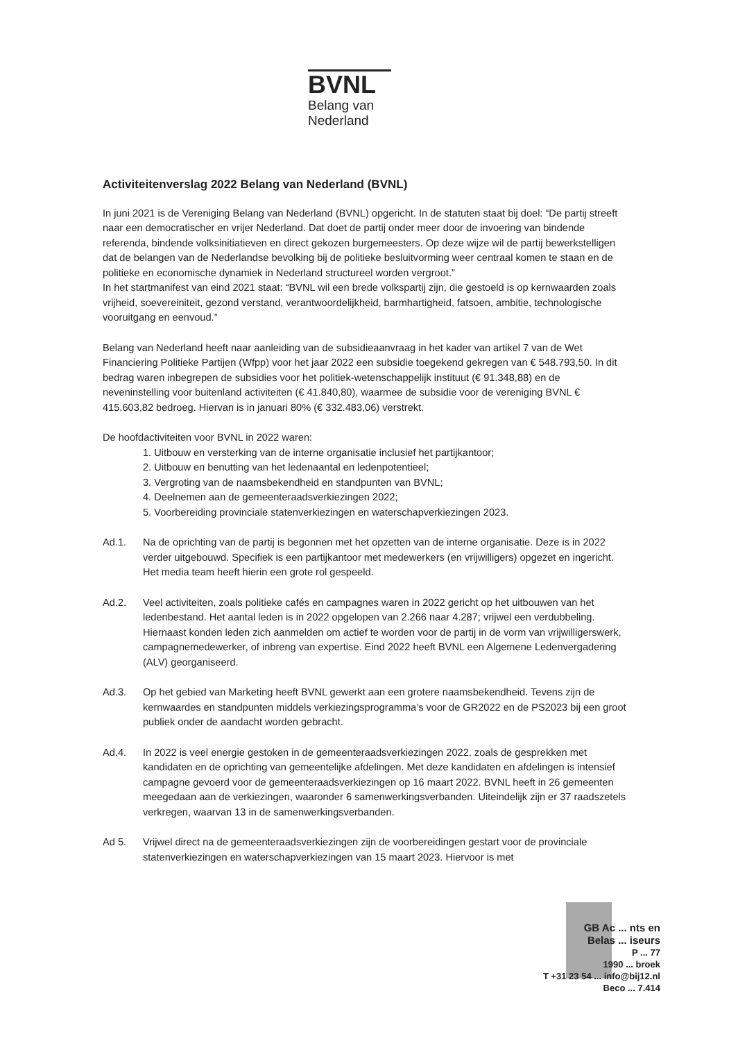BVNL
Belang van
Nederland
Activiteitenverslag 2022 Belang van Nederland (BVNL)
In juni 2021 is de Vereniging Belang van Nederland (BVNL) opgericht. In de statuten staat bij doel: “De partij streeft naar een democratischer en vrijer Nederland. Dat doet de partij onder meer door de invoering van bindende referenda, bindende volksinitiatieven en direct gekozen burgemeesters. Op deze wijze wil de partij bewerkstelligen dat de belangen van de Nederlandse bevolking bij de politieke besluitvorming weer centraal komen te staan en de politieke en economische dynamiek in Nederland structureel worden vergroot.”
In het startmanifest van eind 2021 staat: “BVNL wil een brede volkspartij zijn, die gestoeld is op kernwaarden zoals vrijheid, soevereiniteit, gezond verstand, verantwoordelijkheid, barmhartigheid, fatsoen, ambitie, technologische vooruitgang en eenvoud.”
Belang van Nederland heeft naar aanleiding van de subsidieaanvraag in het kader van artikel 7 van de Wet Financiering Politieke Partijen (Wfpp) voor het jaar 2022 een subsidie toegekend gekregen van € 548.793,50. In dit bedrag waren inbegrepen de subsidies voor het politiek-wetenschappelijk instituut (€ 91.348,88) en de neveninstelling voor buitenland activiteiten (€ 41.840,80), waarmee de subsidie voor de vereniging BVNL € 415.603,82 bedroeg. Hiervan is in januari 80% (€ 332.483,06) verstrekt.
De hoofdactiviteiten voor BVNL in 2022 waren:
1. Uitbouw en versterking van de interne organisatie inclusief het partijkantoor;
2. Uitbouw en benutting van het ledenaantal en ledenpotentieel;
3. Vergroting van de naamsbekendheid en standpunten van BVNL;
4. Deelnemen aan de gemeenteraadsverkiezingen 2022;
5. Voorbereiding provinciale statenverkiezingen en waterschapverkiezingen 2023.
Ad.1. Na de oprichting van de partij is begonnen met het opzetten van de interne organisatie. Deze is in 2022 verder uitgebouwd. Specifiek is een partijkantoor met medewerkers (en vrijwilligers) opgezet en ingericht. Het media team heeft hierin een grote rol gespeeld.
Ad.2. Veel activiteiten, zoals politieke cafés en campagnes waren in 2022 gericht op het uitbouwen van het ledenbestand. Het aantal leden is in 2022 opgelopen van 2.266 naar 4.287; vrijwel een verdubbeling. Hiernaast konden leden zich aanmelden om actief te worden voor de partij in de vorm van vrijwilligerswerk, campagnemedewerker, of inbreng van expertise. Eind 2022 heeft BVNL een Algemene Ledenvergadering (ALV) georganiseerd.
Ad.3. Op het gebied van Marketing heeft BVNL gewerkt aan een grotere naamsbekendheid. Tevens zijn de kernwaardes en standpunten middels verkiezingsprogramma’s voor de GR2022 en de PS2023 bij een groot publiek onder de aandacht worden gebracht.
Ad.4. In 2022 is veel energie gestoken in de gemeenteraadsverkiezingen 2022, zoals de gesprekken met kandidaten en de oprichting van gemeentelijke afdelingen. Met deze kandidaten en afdelingen is intensief campagne gevoerd voor de gemeenteraadsverkiezingen op 16 maart 2022. BVNL heeft in 26 gemeenten meegedaan aan de verkiezingen, waaronder 6 samenwerkingsverbanden. Uiteindelijk zijn er 37 raadszetels verkregen, waarvan 13 in de samenwerkingsverbanden.
Ad 5. Vrijwel direct na de gemeenteraadsverkiezingen zijn de voorbereidingen gestart voor de provinciale statenverkiezingen en waterschapverkiezingen van 15 maart 2023. Hiervoor is met
GB Ac ... nts en
Belas ... iseurs
P ... 77
1990 ... broek
T +31 23 54 ... info@bij12.nl
Beco ... 7.414